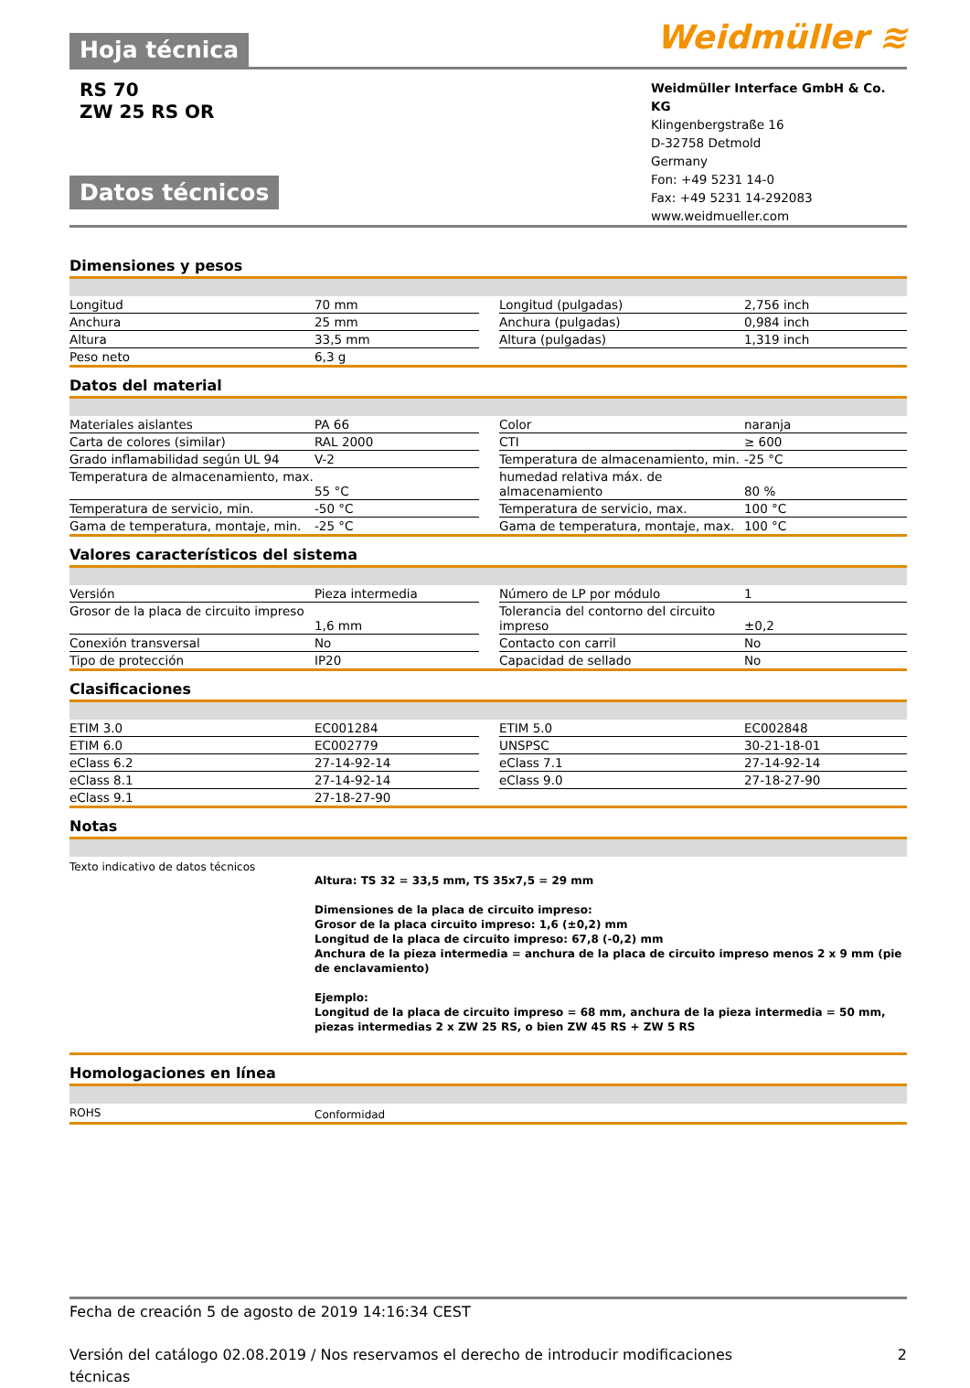Hoja técnica
Weidmüller ≋
RS 70
ZW 25 RS OR
Datos técnicos
Weidmüller Interface GmbH & Co. KG
Klingenbergstraße 16
D-32758 Detmold
Germany
Fon: +49 5231 14-0
Fax: +49 5231 14-292083
www.weidmueller.com
Dimensiones y pesos
| Longitud | 70 mm | | Longitud (pulgadas) | 2,756 inch |
| Anchura | 25 mm | | Anchura (pulgadas) | 0,984 inch |
| Altura | 33,5 mm | | Altura (pulgadas) | 1,319 inch |
| Peso neto | 6,3 g | | | |
Datos del material
| Materiales aislantes | PA 66 | | Color | naranja |
| Carta de colores (similar) | RAL 2000 | | CTI | ≥ 600 |
| Grado inflamabilidad según UL 94 | V-2 | | Temperatura de almacenamiento, min. | -25 °C |
| Temperatura de almacenamiento, max. | 55 °C | | humedad relativa máx. de almacenamiento | 80 % |
| Temperatura de servicio, min. | -50 °C | | Temperatura de servicio, max. | 100 °C |
| Gama de temperatura, montaje, min. | -25 °C | | Gama de temperatura, montaje, max. | 100 °C |
Valores característicos del sistema
| Versión | Pieza intermedia | | Número de LP por módulo | 1 |
| Grosor de la placa de circuito impreso | 1,6 mm | | Tolerancia del contorno del circuito impreso | ±0,2 |
| Conexión transversal | No | | Contacto con carril | No |
| Tipo de protección | IP20 | | Capacidad de sellado | No |
Clasificaciones
| ETIM 3.0 | EC001284 | | ETIM 5.0 | EC002848 |
| ETIM 6.0 | EC002779 | | UNSPSC | 30-21-18-01 |
| eClass 6.2 | 27-14-92-14 | | eClass 7.1 | 27-14-92-14 |
| eClass 8.1 | 27-14-92-14 | | eClass 9.0 | 27-18-27-90 |
| eClass 9.1 | 27-18-27-90 | | | |
Notas
Texto indicativo de datos técnicos
Altura: TS 32 = 33,5 mm, TS 35x7,5 = 29 mm
Dimensiones de la placa de circuito impreso:
Grosor de la placa circuito impreso: 1,6 (±0,2) mm
Longitud de la placa de circuito impreso: 67,8 (-0,2) mm
Anchura de la pieza intermedia = anchura de la placa de circuito impreso menos 2 x 9 mm (pie de enclavamiento)
Ejemplo:
Longitud de la placa de circuito impreso = 68 mm, anchura de la pieza intermedia = 50 mm, piezas intermedias 2 x ZW 25 RS, o bien ZW 45 RS + ZW 5 RS
Homologaciones en línea
| ROHS | Conformidad |
Fecha de creación 5 de agosto de 2019 14:16:34 CEST
Versión del catálogo 02.08.2019 / Nos reservamos el derecho de introducir modificaciones técnicas
2